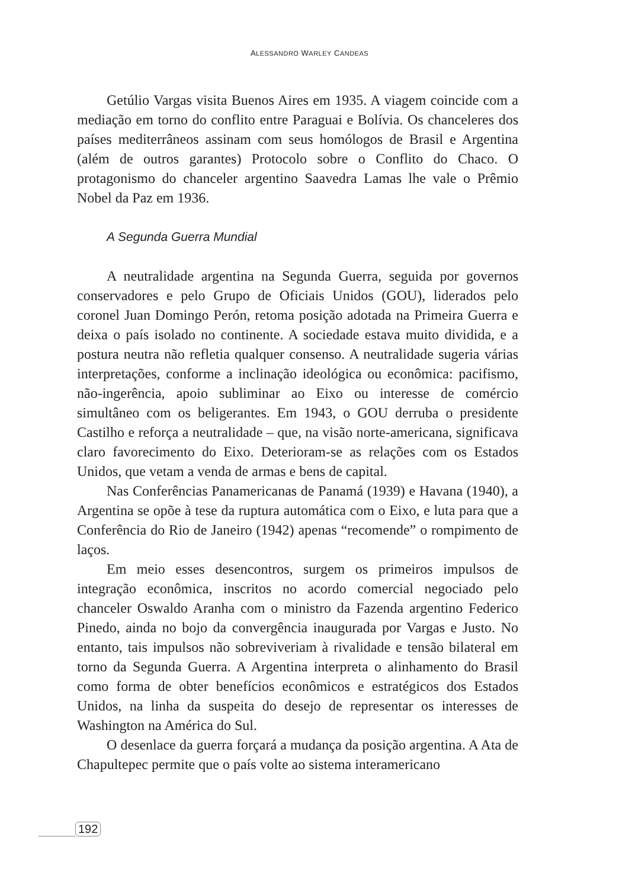ALESSANDRO WARLEY CANDEAS
Getúlio Vargas visita Buenos Aires em 1935. A viagem coincide com a mediação em torno do conflito entre Paraguai e Bolívia. Os chanceleres dos países mediterrâneos assinam com seus homólogos de Brasil e Argentina (além de outros garantes) Protocolo sobre o Conflito do Chaco. O protagonismo do chanceler argentino Saavedra Lamas lhe vale o Prêmio Nobel da Paz em 1936.
A Segunda Guerra Mundial
A neutralidade argentina na Segunda Guerra, seguida por governos conservadores e pelo Grupo de Oficiais Unidos (GOU), liderados pelo coronel Juan Domingo Perón, retoma posição adotada na Primeira Guerra e deixa o país isolado no continente. A sociedade estava muito dividida, e a postura neutra não refletia qualquer consenso. A neutralidade sugeria várias interpretações, conforme a inclinação ideológica ou econômica: pacifismo, não-ingerência, apoio subliminar ao Eixo ou interesse de comércio simultâneo com os beligerantes. Em 1943, o GOU derruba o presidente Castilho e reforça a neutralidade – que, na visão norte-americana, significava claro favorecimento do Eixo. Deterioram-se as relações com os Estados Unidos, que vetam a venda de armas e bens de capital.
Nas Conferências Panamericanas de Panamá (1939) e Havana (1940), a Argentina se opõe à tese da ruptura automática com o Eixo, e luta para que a Conferência do Rio de Janeiro (1942) apenas “recomende” o rompimento de laços.
Em meio esses desencontros, surgem os primeiros impulsos de integração econômica, inscritos no acordo comercial negociado pelo chanceler Oswaldo Aranha com o ministro da Fazenda argentino Federico Pinedo, ainda no bojo da convergência inaugurada por Vargas e Justo. No entanto, tais impulsos não sobreviveriam à rivalidade e tensão bilateral em torno da Segunda Guerra. A Argentina interpreta o alinhamento do Brasil como forma de obter benefícios econômicos e estratégicos dos Estados Unidos, na linha da suspeita do desejo de representar os interesses de Washington na América do Sul.
O desenlace da guerra forçará a mudança da posição argentina. A Ata de Chapultepec permite que o país volte ao sistema interamericano
192